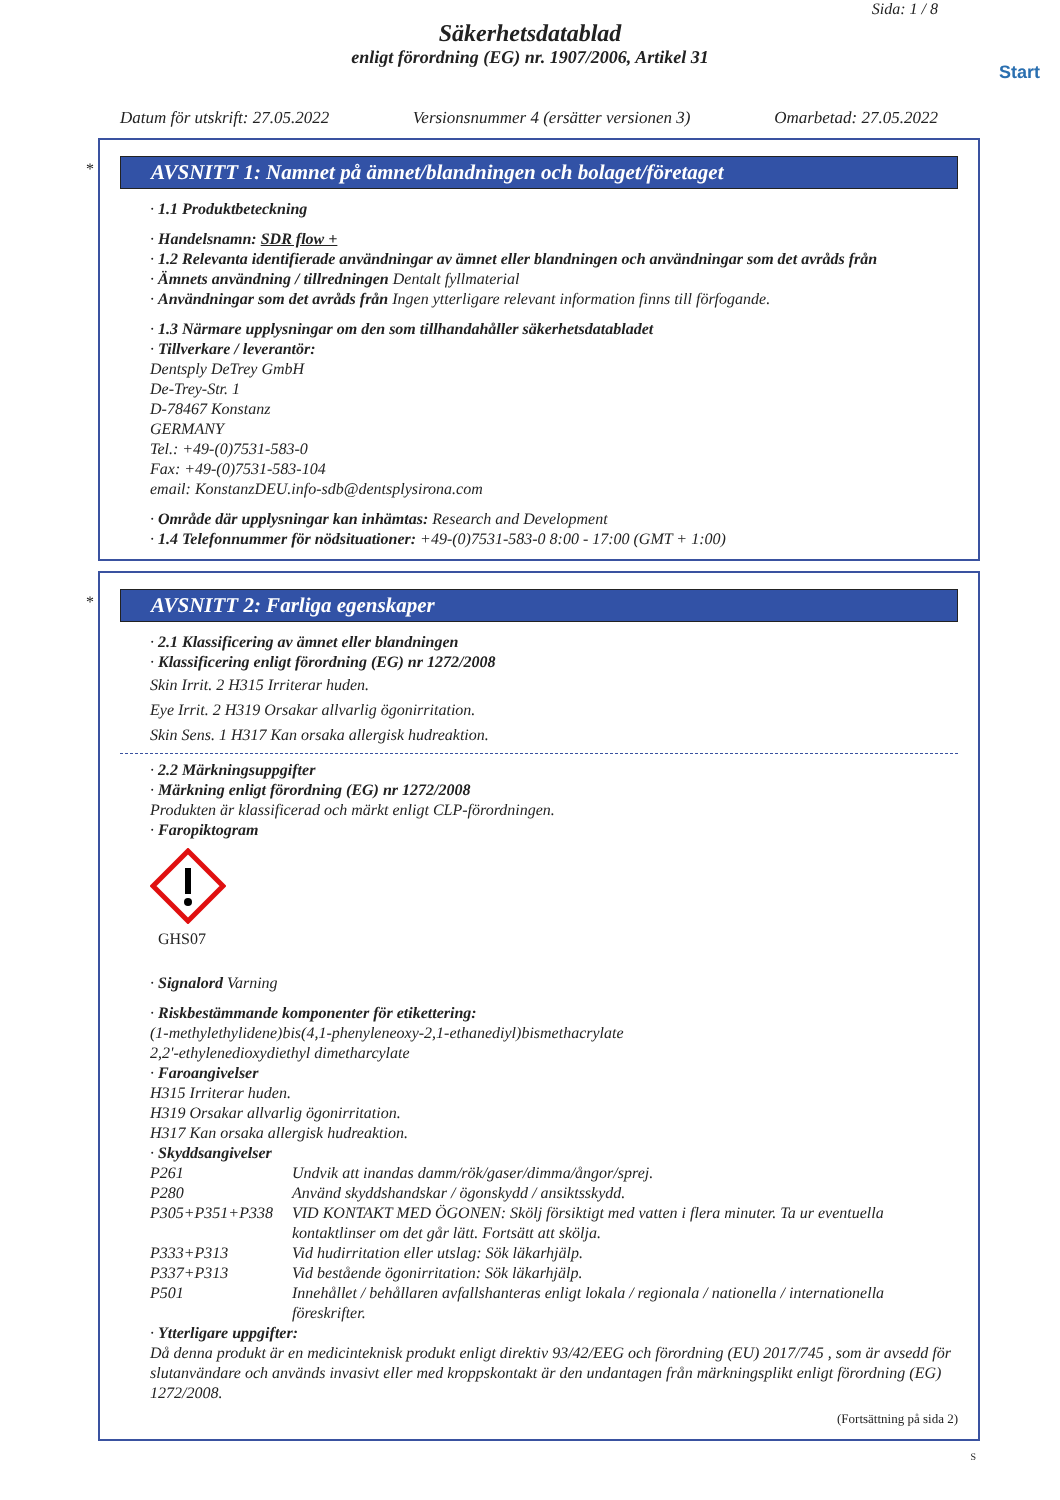Sida: 1 / 8
Säkerhetsdatablad
enligt förordning (EG) nr. 1907/2006, Artikel 31
Start
Datum för utskrift: 27.05.2022 Versionsnummer 4 (ersätter versionen 3) Omarbetad: 27.05.2022
*
AVSNITT 1: Namnet på ämnet/blandningen och bolaget/företaget
· 1.1 Produktbeteckning
· Handelsnamn: SDR flow +
· 1.2 Relevanta identifierade användningar av ämnet eller blandningen och användningar som det avråds från
· Ämnets användning / tillredningen Dentalt fyllmaterial
· Användningar som det avråds från Ingen ytterligare relevant information finns till förfogande.
· 1.3 Närmare upplysningar om den som tillhandahåller säkerhetsdatabladet
· Tillverkare / leverantör:
Dentsply DeTrey GmbH
De-Trey-Str. 1
D-78467 Konstanz
GERMANY
Tel.: +49-(0)7531-583-0
Fax: +49-(0)7531-583-104
email: KonstanzDEU.info-sdb@dentsplysirona.com
· Område där upplysningar kan inhämtas: Research and Development
· 1.4 Telefonnummer för nödsituationer: +49-(0)7531-583-0 8:00 - 17:00 (GMT + 1:00)
*
AVSNITT 2: Farliga egenskaper
· 2.1 Klassificering av ämnet eller blandningen
· Klassificering enligt förordning (EG) nr 1272/2008
Skin Irrit. 2 H315 Irriterar huden.
Eye Irrit. 2 H319 Orsakar allvarlig ögonirritation.
Skin Sens. 1 H317 Kan orsaka allergisk hudreaktion.
· 2.2 Märkningsuppgifter
· Märkning enligt förordning (EG) nr 1272/2008
Produkten är klassificerad och märkt enligt CLP-förordningen.
· Faropiktogram
GHS07
· Signalord Varning
· Riskbestämmande komponenter för etikettering:
(1-methylethylidene)bis(4,1-phenyleneoxy-2,1-ethanediyl)bismethacrylate
2,2'-ethylenedioxydiethyl dimetharcylate
· Faroangivelser
H315 Irriterar huden.
H319 Orsakar allvarlig ögonirritation.
H317 Kan orsaka allergisk hudreaktion.
· Skyddsangivelser
P261 Undvik att inandas damm/rök/gaser/dimma/ångor/sprej.
P280 Använd skyddshandskar / ögonskydd / ansiktsskydd.
P305+P351+P338 VID KONTAKT MED ÖGONEN: Skölj försiktigt med vatten i flera minuter. Ta ur eventuella kontaktlinser om det går lätt. Fortsätt att skölja.
P333+P313 Vid hudirritation eller utslag: Sök läkarhjälp.
P337+P313 Vid bestående ögonirritation: Sök läkarhjälp.
P501 Innehållet / behållaren avfallshanteras enligt lokala / regionala / nationella / internationella föreskrifter.
· Ytterligare uppgifter:
Då denna produkt är en medicinteknisk produkt enligt direktiv 93/42/EEG och förordning (EU) 2017/745 , som är avsedd för slutanvändare och används invasivt eller med kroppskontakt är den undantagen från märkningsplikt enligt förordning (EG) 1272/2008.
(Fortsättning på sida 2)
S